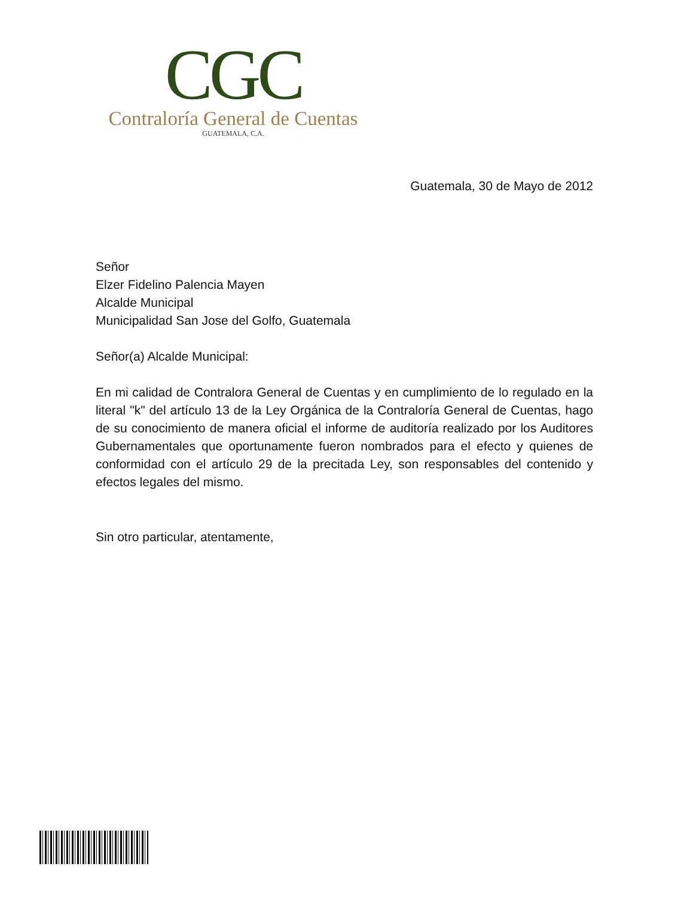CGC
Contraloría General de Cuentas
GUATEMALA, C.A.
Guatemala, 30 de Mayo de 2012
Señor
Elzer Fidelino Palencia Mayen
Alcalde Municipal
Municipalidad San Jose del Golfo, Guatemala
Señor(a) Alcalde Municipal:
En mi calidad de Contralora General de Cuentas y en cumplimiento de lo regulado en la literal "k" del artículo 13 de la Ley Orgánica de la Contraloría General de Cuentas, hago de su conocimiento de manera oficial el informe de auditoría realizado por los Auditores Gubernamentales que oportunamente fueron nombrados para el efecto y quienes de conformidad con el artículo 29 de la precitada Ley, son responsables del contenido y efectos legales del mismo.
Sin otro particular, atentamente,